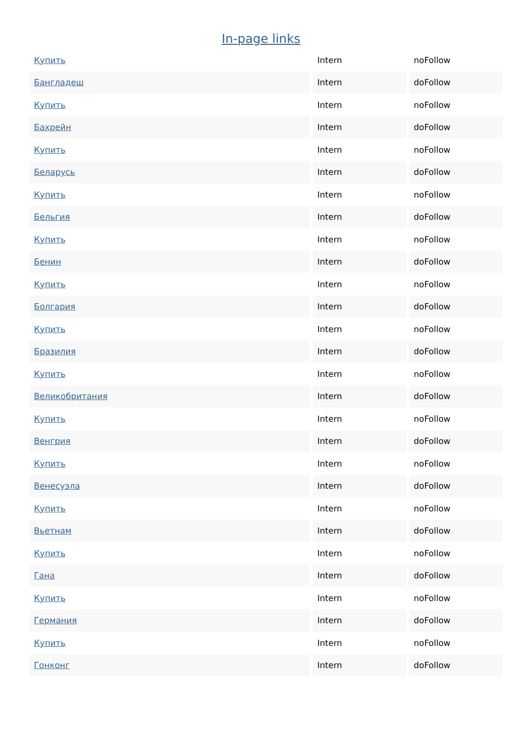In-page links
| Купить | Intern | noFollow |
| Бангладеш | Intern | doFollow |
| Купить | Intern | noFollow |
| Бахрейн | Intern | doFollow |
| Купить | Intern | noFollow |
| Беларусь | Intern | doFollow |
| Купить | Intern | noFollow |
| Бельгия | Intern | doFollow |
| Купить | Intern | noFollow |
| Бенин | Intern | doFollow |
| Купить | Intern | noFollow |
| Болгария | Intern | doFollow |
| Купить | Intern | noFollow |
| Бразилия | Intern | doFollow |
| Купить | Intern | noFollow |
| Великобритания | Intern | doFollow |
| Купить | Intern | noFollow |
| Венгрия | Intern | doFollow |
| Купить | Intern | noFollow |
| Венесуэла | Intern | doFollow |
| Купить | Intern | noFollow |
| Вьетнам | Intern | doFollow |
| Купить | Intern | noFollow |
| Гана | Intern | doFollow |
| Купить | Intern | noFollow |
| Германия | Intern | doFollow |
| Купить | Intern | noFollow |
| Гонконг | Intern | doFollow |